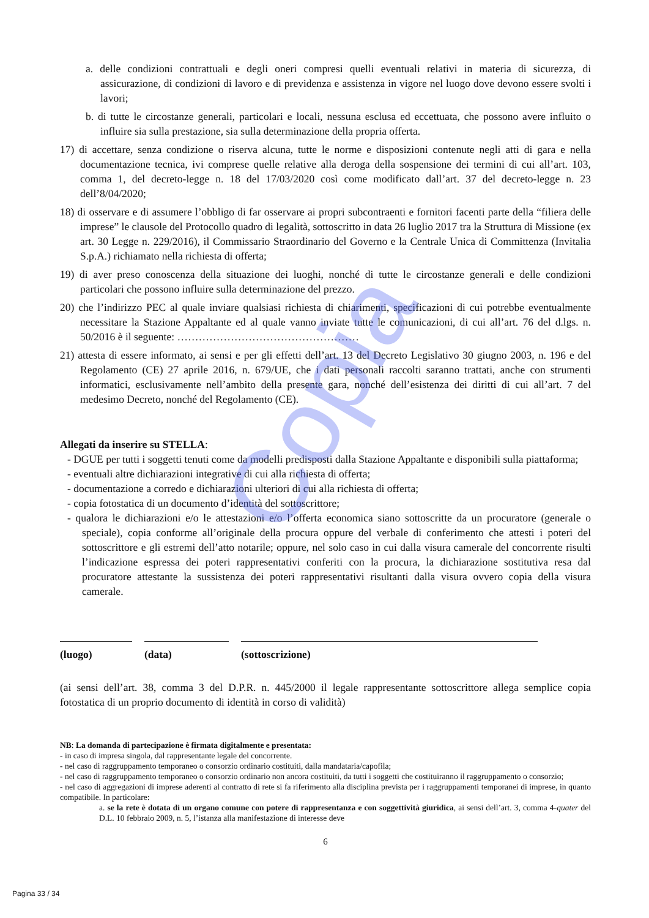Copia
a. delle condizioni contrattuali e degli oneri compresi quelli eventuali relativi in materia di sicurezza, di assicurazione, di condizioni di lavoro e di previdenza e assistenza in vigore nel luogo dove devono essere svolti i lavori;
b. di tutte le circostanze generali, particolari e locali, nessuna esclusa ed eccettuata, che possono avere influito o influire sia sulla prestazione, sia sulla determinazione della propria offerta.
17) di accettare, senza condizione o riserva alcuna, tutte le norme e disposizioni contenute negli atti di gara e nella documentazione tecnica, ivi comprese quelle relative alla deroga della sospensione dei termini di cui all’art. 103, comma 1, del decreto-legge n. 18 del 17/03/2020 così come modificato dall’art. 37 del decreto-legge n. 23 dell’8/04/2020;
18) di osservare e di assumere l’obbligo di far osservare ai propri subcontraenti e fornitori facenti parte della “filiera delle imprese” le clausole del Protocollo quadro di legalità, sottoscritto in data 26 luglio 2017 tra la Struttura di Missione (ex art. 30 Legge n. 229/2016), il Commissario Straordinario del Governo e la Centrale Unica di Committenza (Invitalia S.p.A.) richiamato nella richiesta di offerta;
19) di aver preso conoscenza della situazione dei luoghi, nonché di tutte le circostanze generali e delle condizioni particolari che possono influire sulla determinazione del prezzo.
20) che l’indirizzo PEC al quale inviare qualsiasi richiesta di chiarimenti, specificazioni di cui potrebbe eventualmente necessitare la Stazione Appaltante ed al quale vanno inviate tutte le comunicazioni, di cui all’art. 76 del d.lgs. n. 50/2016 è il seguente: ……………………………………………
21) attesta di essere informato, ai sensi e per gli effetti dell’art. 13 del Decreto Legislativo 30 giugno 2003, n. 196 e del Regolamento (CE) 27 aprile 2016, n. 679/UE, che i dati personali raccolti saranno trattati, anche con strumenti informatici, esclusivamente nell’ambito della presente gara, nonché dell’esistenza dei diritti di cui all’art. 7 del medesimo Decreto, nonché del Regolamento (CE).
Allegati da inserire su STELLA:
- DGUE per tutti i soggetti tenuti come da modelli predisposti dalla Stazione Appaltante e disponibili sulla piattaforma;
- eventuali altre dichiarazioni integrative di cui alla richiesta di offerta;
- documentazione a corredo e dichiarazioni ulteriori di cui alla richiesta di offerta;
- copia fotostatica di un documento d’identità del sottoscrittore;
- qualora le dichiarazioni e/o le attestazioni e/o l’offerta economica siano sottoscritte da un procuratore (generale o speciale), copia conforme all’originale della procura oppure del verbale di conferimento che attesti i poteri del sottoscrittore e gli estremi dell’atto notarile; oppure, nel solo caso in cui dalla visura camerale del concorrente risulti l’indicazione espressa dei poteri rappresentativi conferiti con la procura, la dichiarazione sostitutiva resa dal procuratore attestante la sussistenza dei poteri rappresentativi risultanti dalla visura ovvero copia della visura camerale.
(luogo) (data) (sottoscrizione)
(ai sensi dell’art. 38, comma 3 del D.P.R. n. 445/2000 il legale rappresentante sottoscrittore allega semplice copia fotostatica di un proprio documento di identità in corso di validità)
NB: La domanda di partecipazione è firmata digitalmente e presentata:
- in caso di impresa singola, dal rappresentante legale del concorrente.
- nel caso di raggruppamento temporaneo o consorzio ordinario costituiti, dalla mandataria/capofila;
- nel caso di raggruppamento temporaneo o consorzio ordinario non ancora costituiti, da tutti i soggetti che costituiranno il raggruppamento o consorzio;
- nel caso di aggregazioni di imprese aderenti al contratto di rete si fa riferimento alla disciplina prevista per i raggruppamenti temporanei di imprese, in quanto compatibile. In particolare:
a. se la rete è dotata di un organo comune con potere di rappresentanza e con soggettività giuridica, ai sensi dell’art. 3, comma 4-quater del D.L. 10 febbraio 2009, n. 5, l’istanza alla manifestazione di interesse deve
6
Pagina 33 / 34